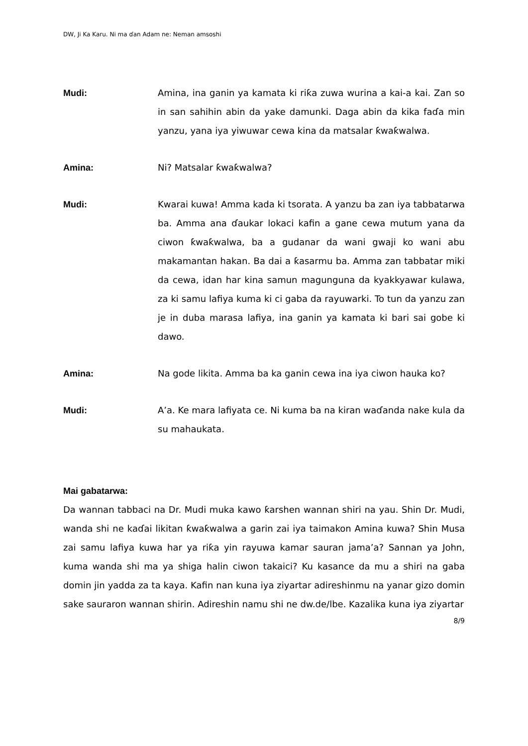DW, Ji Ka Karu. Ni ma ɗan Adam ne: Neman amsoshi
Mudi: Amina, ina ganin ya kamata ki riƙa zuwa wurina a kai-a kai. Zan so in san sahihin abin da yake damunki. Daga abin da kika faɗa min yanzu, yana iya yiwuwar cewa kina da matsalar ƙwaƙwalwa.
Amina: Ni? Matsalar ƙwaƙwalwa?
Mudi: Kwarai kuwa! Amma kada ki tsorata. A yanzu ba zan iya tabbatarwa ba. Amma ana ɗaukar lokaci kafin a gane cewa mutum yana da ciwon ƙwaƙwalwa, ba a gudanar da wani gwaji ko wani abu makamantan hakan. Ba dai a ƙasarmu ba. Amma zan tabbatar miki da cewa, idan har kina samun magunguna da kyakkyawar kulawa, za ki samu lafiya kuma ki ci gaba da rayuwarki. To tun da yanzu zan je in duba marasa lafiya, ina ganin ya kamata ki bari sai gobe ki dawo.
Amina: Na gode likita. Amma ba ka ganin cewa ina iya ciwon hauka ko?
Mudi: A’a. Ke mara lafiyata ce. Ni kuma ba na kiran waɗanda nake kula da su mahaukata.
Mai gabatarwa:
Da wannan tabbaci na Dr. Mudi muka kawo ƙarshen wannan shiri na yau. Shin Dr. Mudi, wanda shi ne kaɗai likitan ƙwaƙwalwa a garin zai iya taimakon Amina kuwa? Shin Musa zai samu lafiya kuwa har ya riƙa yin rayuwa kamar sauran jama’a? Sannan ya John, kuma wanda shi ma ya shiga halin ciwon takaici? Ku kasance da mu a shiri na gaba domin jin yadda za ta kaya. Kafin nan kuna iya ziyartar adireshinmu na yanar gizo domin sake sauraron wannan shirin. Adireshin namu shi ne dw.de/lbe. Kazalika kuna iya ziyartar
8/9